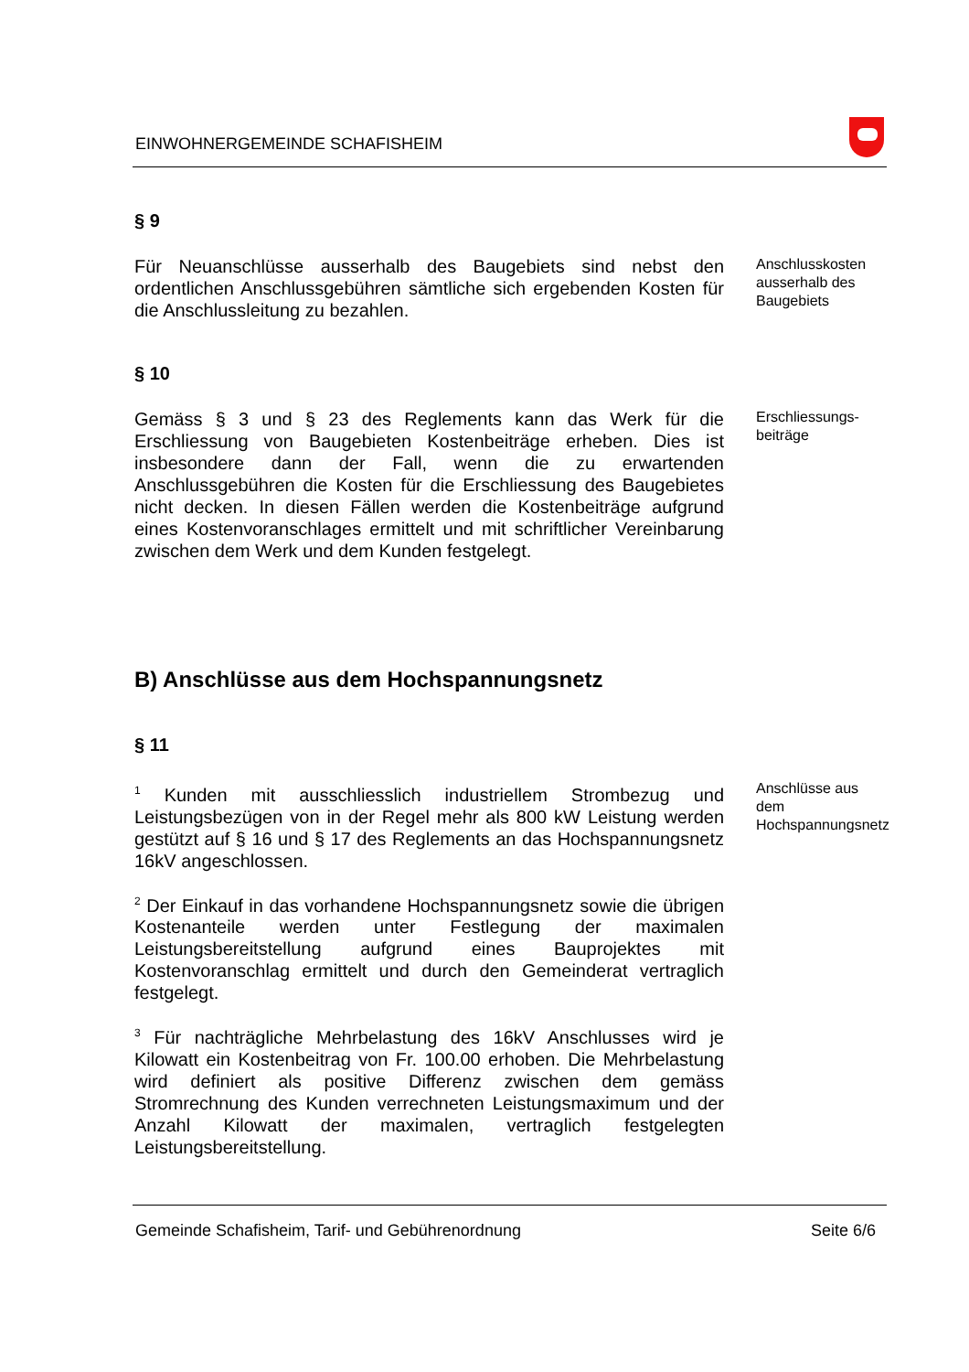EINWOHNERGEMEINDE SCHAFISHEIM
§ 9
Für Neuanschlüsse ausserhalb des Baugebiets sind nebst den ordentlichen Anschlussgebühren sämtliche sich ergebenden Kosten für die Anschlussleitung zu bezahlen.
Anschlusskosten ausserhalb des Baugebiets
§ 10
Gemäss § 3 und § 23 des Reglements kann das Werk für die Erschliessung von Baugebieten Kostenbeiträge erheben. Dies ist insbesondere dann der Fall, wenn die zu erwartenden Anschlussgebühren die Kosten für die Erschliessung des Baugebietes nicht decken. In diesen Fällen werden die Kostenbeiträge aufgrund eines Kostenvoranschlages ermittelt und mit schriftlicher Vereinbarung zwischen dem Werk und dem Kunden festgelegt.
Erschliessungs-beiträge
B) Anschlüsse aus dem Hochspannungsnetz
§ 11
<sup>1</sup> Kunden mit ausschliesslich industriellem Strombezug und Leistungsbezügen von in der Regel mehr als 800 kW Leistung werden gestützt auf § 16 und § 17 des Reglements an das Hochspannungsnetz 16kV angeschlossen.
Anschlüsse aus dem Hochspannungsnetz
<sup>2</sup> Der Einkauf in das vorhandene Hochspannungsnetz sowie die übrigen Kostenanteile werden unter Festlegung der maximalen Leistungsbereitstellung aufgrund eines Bauprojektes mit Kostenvoranschlag ermittelt und durch den Gemeinderat vertraglich festgelegt.
<sup>3</sup> Für nachträgliche Mehrbelastung des 16kV Anschlusses wird je Kilowatt ein Kostenbeitrag von Fr. 100.00 erhoben. Die Mehrbelastung wird definiert als positive Differenz zwischen dem gemäss Stromrechnung des Kunden verrechneten Leistungsmaximum und der Anzahl Kilowatt der maximalen, vertraglich festgelegten Leistungsbereitstellung.
Gemeinde Schafisheim, Tarif- und Gebührenordnung Seite 6/6